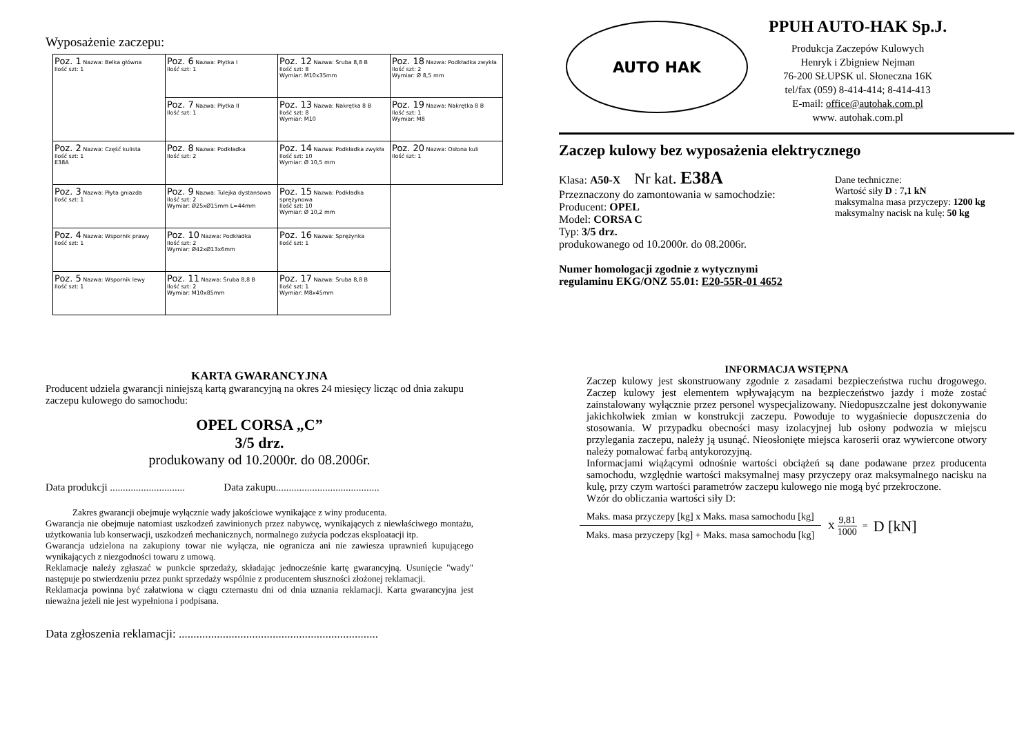Wyposażenie zaczepu:
| Poz. 1 Nazwa: Belka główna Ilość szt: 1 | Poz. 6 Nazwa: Płytka I Ilość szt: 1 | Poz. 12 Nazwa: Śruba 8,8 B Ilość szt: 8 Wymiar: M10x35mm | Poz. 18 Nazwa: Podkładka zwykła Ilość szt: 2 Wymiar: Ø 8,5 mm |
| | Poz. 7 Nazwa: Płytka II Ilość szt: 1 | Poz. 13 Nazwa: Nakrętka 8 B Ilość szt: 8 Wymiar: M10 | Poz. 19 Nazwa: Nakrętka 8 B Ilość szt: 1 Wymiar: M8 |
| Poz. 2 Nazwa: Część kulista Ilość szt: 1 E38A | Poz. 8 Nazwa: Podkładka Ilość szt: 2 | Poz. 14 Nazwa: Podkładka zwykła Ilość szt: 10 Wymiar: Ø 10,5 mm | Poz. 20 Nazwa: Osłona kuli Ilość szt: 1 |
| Poz. 3 Nazwa: Płyta gniazda Ilość szt: 1 | Poz. 9 Nazwa: Tulejka dystansowa Ilość szt: 2 Wymiar: Ø25xØ15mm L=44mm | Poz. 15 Nazwa: Podkładka sprężynowa Ilość szt: 10 Wymiar: Ø 10,2 mm | |
| Poz. 4 Nazwa: Wspornik prawy Ilość szt: 1 | Poz. 10 Nazwa: Podkładka Ilość szt: 2 Wymiar: Ø42xØ13x6mm | Poz. 16 Nazwa: Sprężynka Ilość szt: 1 | |
| Poz. 5 Nazwa: Wspornik lewy Ilość szt: 1 | Poz. 11 Nazwa: Śruba 8,8 B Ilość szt: 2 Wymiar: M10x85mm | Poz. 17 Nazwa: Śruba 8,8 B Ilość szt: 1 Wymiar: M8x45mm | |
KARTA GWARANCYJNA
Producent udziela gwarancji niniejszą kartą gwarancyjną na okres 24 miesięcy licząc od dnia zakupu zaczepu kulowego do samochodu:
OPEL CORSA „C”
3/5 drz.
produkowany od 10.2000r. do 08.2006r.
Data produkcji ............................. Data zakupu........................................
Zakres gwarancji obejmuje wyłącznie wady jakościowe wynikające z winy producenta.
Gwarancja nie obejmuje natomiast uszkodzeń zawinionych przez nabywcę, wynikających z niewłaściwego montażu, użytkowania lub konserwacji, uszkodzeń mechanicznych, normalnego zużycia podczas eksploatacji itp.
Gwarancja udzielona na zakupiony towar nie wyłącza, nie ogranicza ani nie zawiesza uprawnień kupującego wynikających z niezgodności towaru z umową.
Reklamacje należy zgłaszać w punkcie sprzedaży, składając jednocześnie kartę gwarancyjną. Usunięcie "wady" następuje po stwierdzeniu przez punkt sprzedaży wspólnie z producentem słuszności złożonej reklamacji.
Reklamacja powinna być załatwiona w ciągu czternastu dni od dnia uznania reklamacji. Karta gwarancyjna jest nieważna jeżeli nie jest wypełniona i podpisana.
Data zgłoszenia reklamacji: ....................................................................
AUTO HAK
PPUH AUTO-HAK Sp.J.
Produkcja Zaczepów Kulowych
Henryk i Zbigniew Nejman
76-200 SŁUPSK ul. Słoneczna 16K
tel/fax (059) 8-414-414; 8-414-413
E-mail: office@autohak.com.pl
www. autohak.com.pl
Zaczep kulowy bez wyposażenia elektrycznego
Klasa: A50-X Nr kat. E38A
Przeznaczony do zamontowania w samochodzie:
Producent: OPEL
Model: CORSA C
Typ: 3/5 drz.
produkowanego od 10.2000r. do 08.2006r.
Dane techniczne:
Wartość siły D : 7,1 kN
maksymalna masa przyczepy: 1200 kg
maksymalny nacisk na kulę: 50 kg
Numer homologacji zgodnie z wytycznymi
regulaminu EKG/ONZ 55.01: E20-55R-01 4652
INFORMACJA WSTĘPNA
Zaczep kulowy jest skonstruowany zgodnie z zasadami bezpieczeństwa ruchu drogowego. Zaczep kulowy jest elementem wpływającym na bezpieczeństwo jazdy i może zostać zainstalowany wyłącznie przez personel wyspecjalizowany. Niedopuszczalne jest dokonywanie jakichkolwiek zmian w konstrukcji zaczepu. Powoduje to wygaśniecie dopuszczenia do stosowania. W przypadku obecności masy izolacyjnej lub osłony podwozia w miejscu przylegania zaczepu, należy ją usunąć. Nieosłonięte miejsca karoserii oraz wywiercone otwory należy pomalować farbą antykorozyjną.
Informacjami wiążącymi odnośnie wartości obciążeń są dane podawane przez producenta samochodu, względnie wartości maksymalnej masy przyczepy oraz maksymalnego nacisku na kulę, przy czym wartości parametrów zaczepu kulowego nie mogą być przekroczone.
Wzór do obliczania wartości siły D:
Maks. masa przyczepy [kg] x Maks. masa samochodu [kg]
Maks. masa przyczepy [kg] + Maks. masa samochodu [kg]
X
9,81
1000
= D [kN]